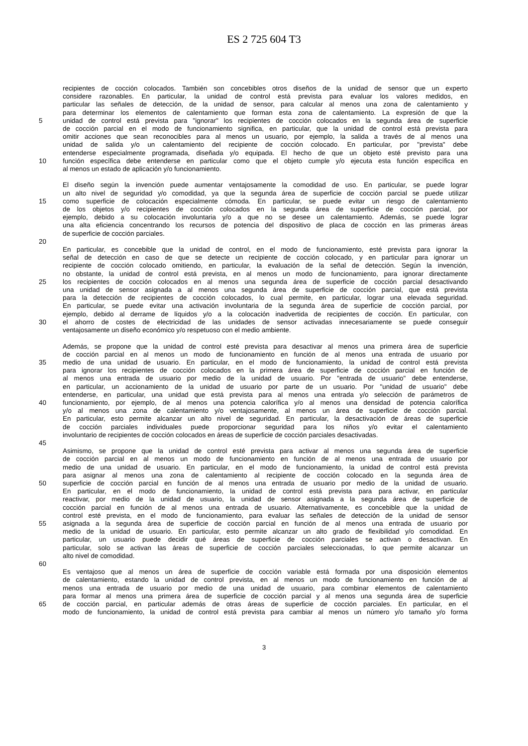ES 2 725 604 T3
recipientes de cocción colocados. También son concebibles otros diseños de la unidad de sensor que un experto
considere razonables. En particular, la unidad de control está prevista para evaluar los valores medidos, en
particular las señales de detección, de la unidad de sensor, para calcular al menos una zona de calentamiento y
para determinar los elementos de calentamiento que forman esta zona de calentamiento. La expresión de que la
5 unidad de control está prevista para "ignorar" los recipientes de cocción colocados en la segunda área de superficie
de cocción parcial en el modo de funcionamiento significa, en particular, que la unidad de control está prevista para
omitir acciones que sean reconocibles para al menos un usuario, por ejemplo, la salida a través de al menos una
unidad de salida y/o un calentamiento del recipiente de cocción colocado. En particular, por "prevista" debe
entenderse especialmente programada, diseñada y/o equipada. El hecho de que un objeto esté previsto para una
10 función específica debe entenderse en particular como que el objeto cumple y/o ejecuta esta función específica en
al menos un estado de aplicación y/o funcionamiento.
El diseño según la invención puede aumentar ventajosamente la comodidad de uso. En particular, se puede lograr
un alto nivel de seguridad y/o comodidad, ya que la segunda área de superficie de cocción parcial se puede utilizar
15 como superficie de colocación especialmente cómoda. En particular, se puede evitar un riesgo de calentamiento
de los objetos y/o recipientes de cocción colocados en la segunda área de superficie de cocción parcial, por
ejemplo, debido a su colocación involuntaria y/o a que no se desee un calentamiento. Además, se puede lograr
una alta eficiencia concentrando los recursos de potencia del dispositivo de placa de cocción en las primeras áreas
de superficie de cocción parciales.
20
En particular, es concebible que la unidad de control, en el modo de funcionamiento, esté prevista para ignorar la
señal de detección en caso de que se detecte un recipiente de cocción colocado, y en particular para ignorar un
recipiente de cocción colocado omitiendo, en particular, la evaluación de la señal de detección. Según la invención,
no obstante, la unidad de control está prevista, en al menos un modo de funcionamiento, para ignorar directamente
25 los recipientes de cocción colocados en al menos una segunda área de superficie de cocción parcial desactivando
una unidad de sensor asignada a al menos una segunda área de superficie de cocción parcial, que está prevista
para la detección de recipientes de cocción colocados, lo cual permite, en particular, lograr una elevada seguridad.
En particular, se puede evitar una activación involuntaria de la segunda área de superficie de cocción parcial, por
ejemplo, debido al derrame de líquidos y/o a la colocación inadvertida de recipientes de cocción. En particular, con
30 el ahorro de costes de electricidad de las unidades de sensor activadas innecesariamente se puede conseguir
ventajosamente un diseño económico y/o respetuoso con el medio ambiente.
Además, se propone que la unidad de control esté prevista para desactivar al menos una primera área de superficie
de cocción parcial en al menos un modo de funcionamiento en función de al menos una entrada de usuario por
35 medio de una unidad de usuario. En particular, en el modo de funcionamiento, la unidad de control está prevista
para ignorar los recipientes de cocción colocados en la primera área de superficie de cocción parcial en función de
al menos una entrada de usuario por medio de la unidad de usuario. Por "entrada de usuario" debe entenderse,
en particular, un accionamiento de la unidad de usuario por parte de un usuario. Por "unidad de usuario" debe
entenderse, en particular, una unidad que está prevista para al menos una entrada y/o selección de parámetros de
40 funcionamiento, por ejemplo, de al menos una potencia calorífica y/o al menos una densidad de potencia calorífica
y/o al menos una zona de calentamiento y/o ventajosamente, al menos un área de superficie de cocción parcial.
En particular, esto permite alcanzar un alto nivel de seguridad. En particular, la desactivación de áreas de superficie
de cocción parciales individuales puede proporcionar seguridad para los niños y/o evitar el calentamiento
involuntario de recipientes de cocción colocados en áreas de superficie de cocción parciales desactivadas.
45
Asimismo, se propone que la unidad de control esté prevista para activar al menos una segunda área de superficie
de cocción parcial en al menos un modo de funcionamiento en función de al menos una entrada de usuario por
medio de una unidad de usuario. En particular, en el modo de funcionamiento, la unidad de control está prevista
para asignar al menos una zona de calentamiento al recipiente de cocción colocado en la segunda área de
50 superficie de cocción parcial en función de al menos una entrada de usuario por medio de la unidad de usuario.
En particular, en el modo de funcionamiento, la unidad de control está prevista para para activar, en particular
reactivar, por medio de la unidad de usuario, la unidad de sensor asignada a la segunda área de superficie de
cocción parcial en función de al menos una entrada de usuario. Alternativamente, es concebible que la unidad de
control esté prevista, en el modo de funcionamiento, para evaluar las señales de detección de la unidad de sensor
55 asignada a la segunda área de superficie de cocción parcial en función de al menos una entrada de usuario por
medio de la unidad de usuario. En particular, esto permite alcanzar un alto grado de flexibilidad y/o comodidad. En
particular, un usuario puede decidir qué áreas de superficie de cocción parciales se activan o desactivan. En
particular, solo se activan las áreas de superficie de cocción parciales seleccionadas, lo que permite alcanzar un
alto nivel de comodidad.
60
Es ventajoso que al menos un área de superficie de cocción variable está formada por una disposición elementos
de calentamiento, estando la unidad de control prevista, en al menos un modo de funcionamiento en función de al
menos una entrada de usuario por medio de una unidad de usuario, para combinar elementos de calentamiento
para formar al menos una primera área de superficie de cocción parcial y al menos una segunda área de superficie
65 de cocción parcial, en particular además de otras áreas de superficie de cocción parciales. En particular, en el
modo de funcionamiento, la unidad de control está prevista para cambiar al menos un número y/o tamaño y/o forma
3